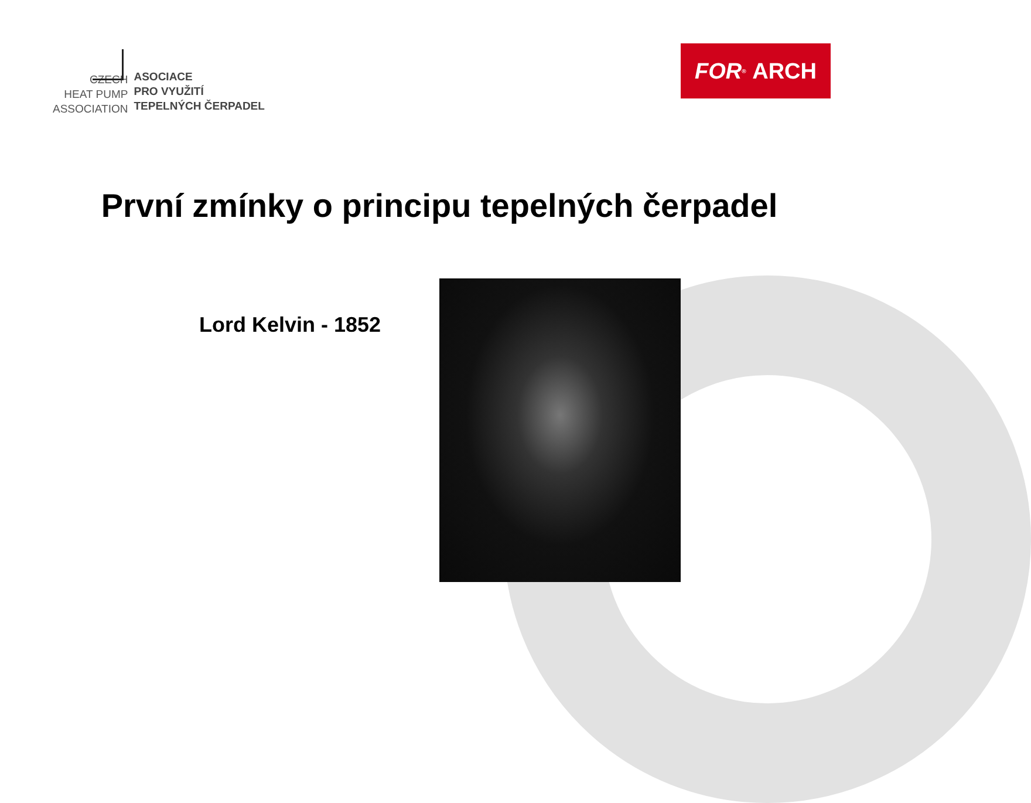CZECH
HEAT PUMP
ASSOCIATION
ASOCIACE
PRO VYUŽITÍ
TEPELNÝCH ČERPADEL
FOR<sup>®</sup> ARCH
První zmínky o principu tepelných čerpadel
Lord Kelvin - 1852